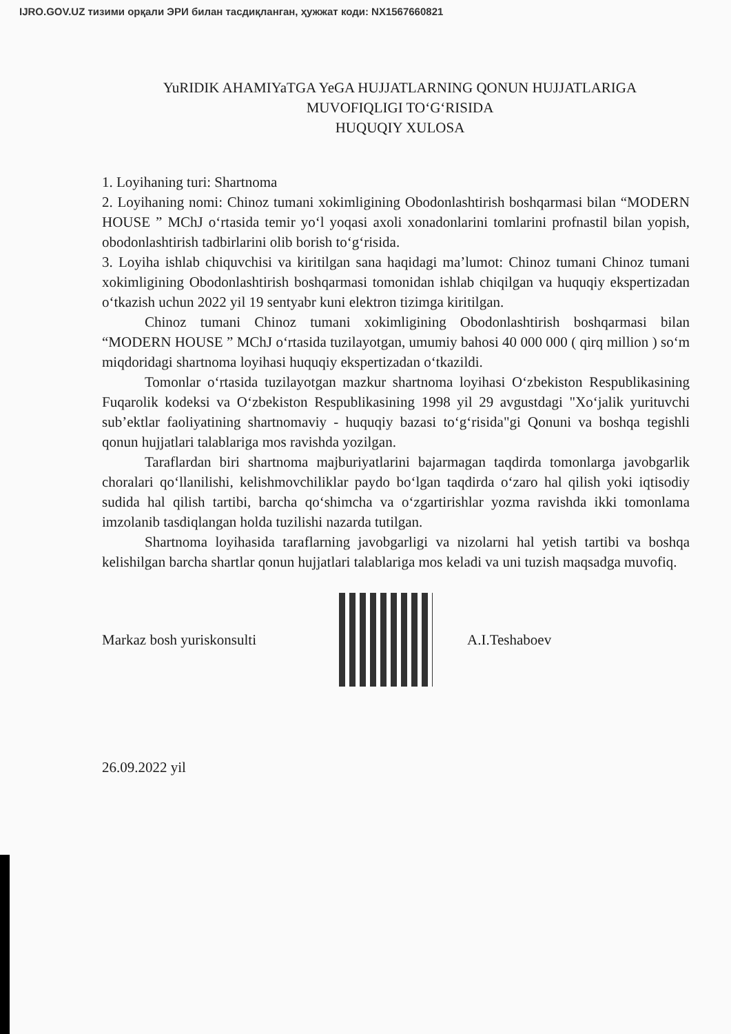IJRO.GOV.UZ тизими орқали ЭРИ билан тасдиқланган, ҳужжат коди: NX1567660821
YuRIDIK AHAMIYaTGA YeGA HUJJATLARNING QONUN HUJJATLARIGA
MUVOFIQLIGI TO‘G‘RISIDA
HUQUQIY XULOSA
1. Loyihaning turi: Shartnoma
2. Loyihaning nomi: Chinoz tumani xokimligining Obodonlashtirish boshqarmasi bilan “MODERN HOUSE ” MChJ o‘rtasida temir yo‘l yoqasi axoli xonadonlarini tomlarini profnastil bilan yopish, obodonlashtirish tadbirlarini olib borish to‘g‘risida.
3. Loyiha ishlab chiquvchisi va kiritilgan sana haqidagi ma’lumot: Chinoz tumani Chinoz tumani xokimligining Obodonlashtirish boshqarmasi tomonidan ishlab chiqilgan va huquqiy ekspertizadan o‘tkazish uchun 2022 yil 19 sentyabr kuni elektron tizimga kiritilgan.
Chinoz tumani Chinoz tumani xokimligining Obodonlashtirish boshqarmasi bilan “MODERN HOUSE ” MChJ o‘rtasida tuzilayotgan, umumiy bahosi 40 000 000 ( qirq million ) so‘m miqdoridagi shartnoma loyihasi huquqiy ekspertizadan o‘tkazildi.
Tomonlar o‘rtasida tuzilayotgan mazkur shartnoma loyihasi O‘zbekiston Respublikasining Fuqarolik kodeksi va O‘zbekiston Respublikasining 1998 yil 29 avgustdagi "Xo‘jalik yurituvchi sub’ektlar faoliyatining shartnomaviy - huquqiy bazasi to‘g‘risida"gi Qonuni va boshqa tegishli qonun hujjatlari talablariga mos ravishda yozilgan.
Taraflardan biri shartnoma majburiyatlarini bajarmagan taqdirda tomonlarga javobgarlik choralari qo‘llanilishi, kelishmovchiliklar paydo bo‘lgan taqdirda o‘zaro hal qilish yoki iqtisodiy sudida hal qilish tartibi, barcha qo‘shimcha va o‘zgartirishlar yozma ravishda ikki tomonlama imzolanib tasdiqlangan holda tuzilishi nazarda tutilgan.
Shartnoma loyihasida taraflarning javobgarligi va nizolarni hal yetish tartibi va boshqa kelishilgan barcha shartlar qonun hujjatlari talablariga mos keladi va uni tuzish maqsadga muvofiq.
Markaz bosh yuriskonsulti A.I.Teshaboev
26.09.2022 yil